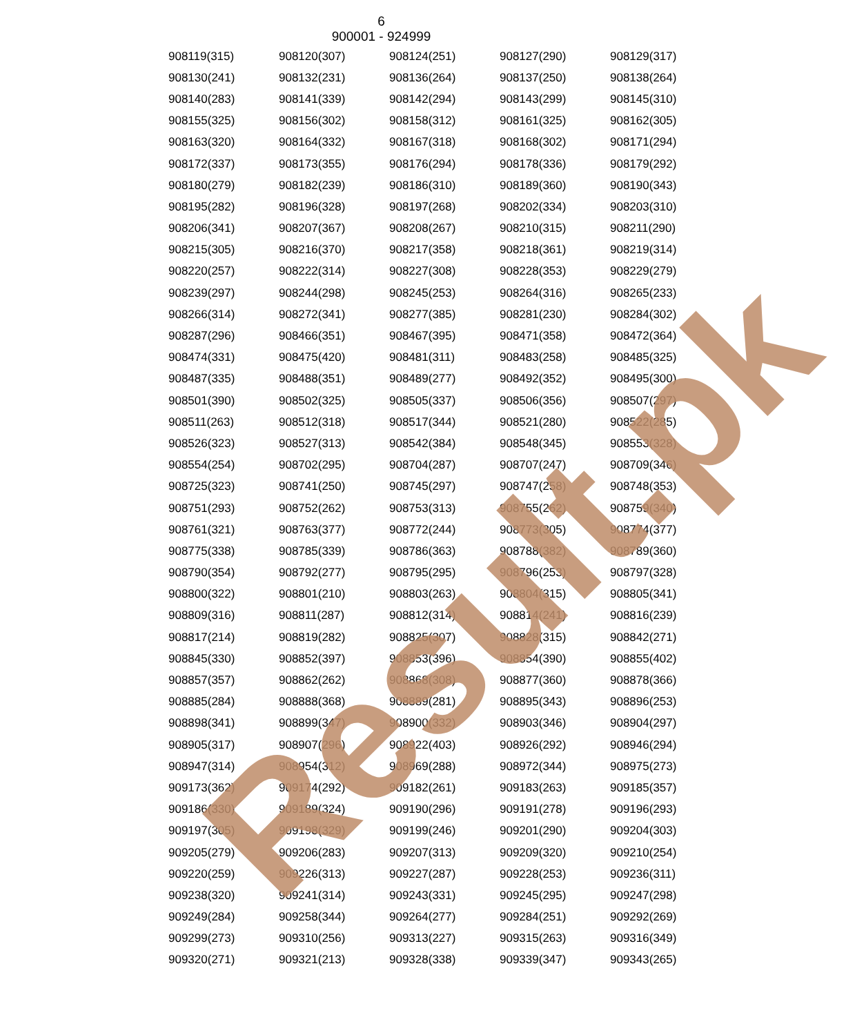6
900001 - 924999
| 908119(315) | 908120(307) | 908124(251) | 908127(290) | 908129(317) |
| 908130(241) | 908132(231) | 908136(264) | 908137(250) | 908138(264) |
| 908140(283) | 908141(339) | 908142(294) | 908143(299) | 908145(310) |
| 908155(325) | 908156(302) | 908158(312) | 908161(325) | 908162(305) |
| 908163(320) | 908164(332) | 908167(318) | 908168(302) | 908171(294) |
| 908172(337) | 908173(355) | 908176(294) | 908178(336) | 908179(292) |
| 908180(279) | 908182(239) | 908186(310) | 908189(360) | 908190(343) |
| 908195(282) | 908196(328) | 908197(268) | 908202(334) | 908203(310) |
| 908206(341) | 908207(367) | 908208(267) | 908210(315) | 908211(290) |
| 908215(305) | 908216(370) | 908217(358) | 908218(361) | 908219(314) |
| 908220(257) | 908222(314) | 908227(308) | 908228(353) | 908229(279) |
| 908239(297) | 908244(298) | 908245(253) | 908264(316) | 908265(233) |
| 908266(314) | 908272(341) | 908277(385) | 908281(230) | 908284(302) |
| 908287(296) | 908466(351) | 908467(395) | 908471(358) | 908472(364) |
| 908474(331) | 908475(420) | 908481(311) | 908483(258) | 908485(325) |
| 908487(335) | 908488(351) | 908489(277) | 908492(352) | 908495(300) |
| 908501(390) | 908502(325) | 908505(337) | 908506(356) | 908507(297) |
| 908511(263) | 908512(318) | 908517(344) | 908521(280) | 908522(285) |
| 908526(323) | 908527(313) | 908542(384) | 908548(345) | 908553(328) |
| 908554(254) | 908702(295) | 908704(287) | 908707(247) | 908709(346) |
| 908725(323) | 908741(250) | 908745(297) | 908747(258) | 908748(353) |
| 908751(293) | 908752(262) | 908753(313) | 908755(262) | 908759(340) |
| 908761(321) | 908763(377) | 908772(244) | 908773(305) | 908774(377) |
| 908775(338) | 908785(339) | 908786(363) | 908788(382) | 908789(360) |
| 908790(354) | 908792(277) | 908795(295) | 908796(253) | 908797(328) |
| 908800(322) | 908801(210) | 908803(263) | 908804(315) | 908805(341) |
| 908809(316) | 908811(287) | 908812(314) | 908814(241) | 908816(239) |
| 908817(214) | 908819(282) | 908825(307) | 908828(315) | 908842(271) |
| 908845(330) | 908852(397) | 908853(396) | 908854(390) | 908855(402) |
| 908857(357) | 908862(262) | 908868(308) | 908877(360) | 908878(366) |
| 908885(284) | 908888(368) | 908889(281) | 908895(343) | 908896(253) |
| 908898(341) | 908899(347) | 908900(332) | 908903(346) | 908904(297) |
| 908905(317) | 908907(296) | 908922(403) | 908926(292) | 908946(294) |
| 908947(314) | 908954(312) | 908969(288) | 908972(344) | 908975(273) |
| 909173(362) | 909174(292) | 909182(261) | 909183(263) | 909185(357) |
| 909186(330) | 909189(324) | 909190(296) | 909191(278) | 909196(293) |
| 909197(305) | 909198(329) | 909199(246) | 909201(290) | 909204(303) |
| 909205(279) | 909206(283) | 909207(313) | 909209(320) | 909210(254) |
| 909220(259) | 909226(313) | 909227(287) | 909228(253) | 909236(311) |
| 909238(320) | 909241(314) | 909243(331) | 909245(295) | 909247(298) |
| 909249(284) | 909258(344) | 909264(277) | 909284(251) | 909292(269) |
| 909299(273) | 909310(256) | 909313(227) | 909315(263) | 909316(349) |
| 909320(271) | 909321(213) | 909328(338) | 909339(347) | 909343(265) |
Result.pk